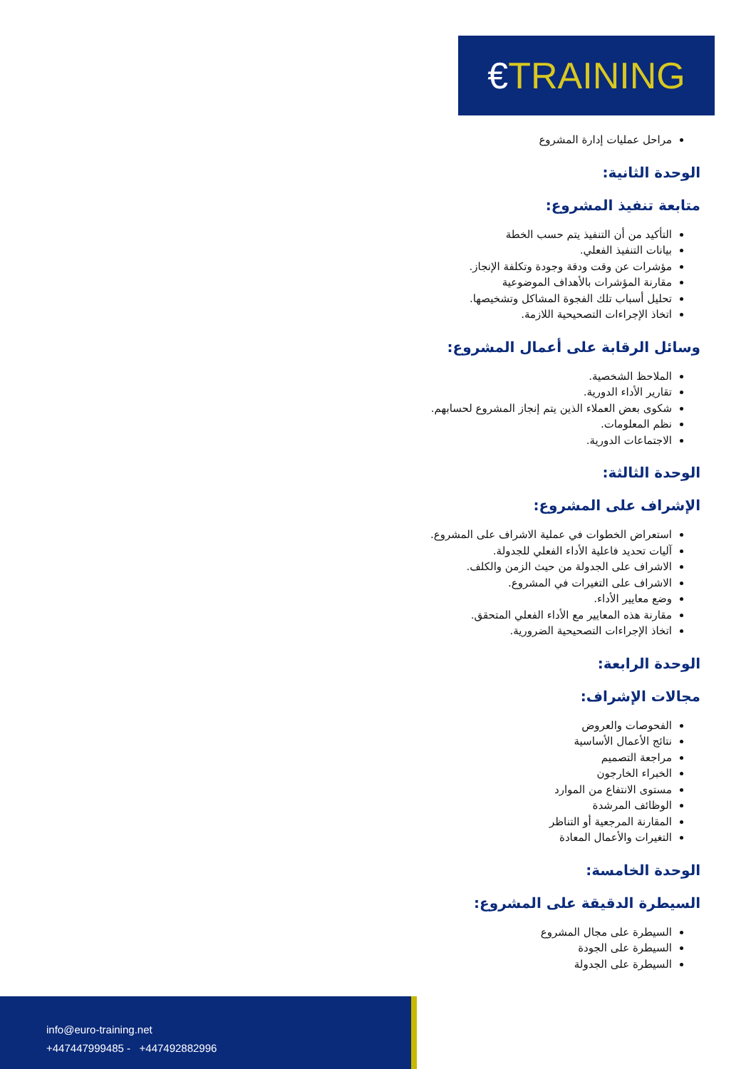€TRAINING
مراحل عمليات إدارة المشروع
الوحدة الثانية:
متابعة تنفيذ المشروع:
التأكيد من أن التنفيذ يتم حسب الخطة
بيانات التنفيذ الفعلي.
مؤشرات عن وقت ودقة وجودة وتكلفة الإنجاز.
مقارنة المؤشرات بالأهداف الموضوعية
تحليل أسباب تلك الفجوة المشاكل وتشخيصها.
اتخاذ الإجراءات التصحيحية اللازمة.
وسائل الرقابة على أعمال المشروع:
الملاحظ الشخصية.
تقارير الأداء الدورية.
شكوى بعض العملاء الذين يتم إنجاز المشروع لحسابهم.
نظم المعلومات.
الاجتماعات الدورية.
الوحدة الثالثة:
الإشراف على المشروع:
استعراض الخطوات في عملية الاشراف على المشروع.
آليات تحديد فاعلية الأداء الفعلي للجدولة.
الاشراف على الجدولة من حيث الزمن والكلف.
الاشراف على التغيرات في المشروع.
وضع معايير الأداء.
مقارنة هذه المعايير مع الأداء الفعلي المتحقق.
اتخاذ الإجراءات التصحيحية الضرورية.
الوحدة الرابعة:
مجالات الإشراف:
الفحوصات والعروض
نتائج الأعمال الأساسية
مراجعة التصميم
الخبراء الخارجون
مستوى الانتفاع من الموارد
الوظائف المرشدة
المقارنة المرجعية أو التناظر
التغيرات والأعمال المعادة
الوحدة الخامسة:
السيطرة الدقيقة على المشروع:
السيطرة على مجال المشروع
السيطرة على الجودة
السيطرة على الجدولة
info@euro-training.net
+447447999485 - +447492882996